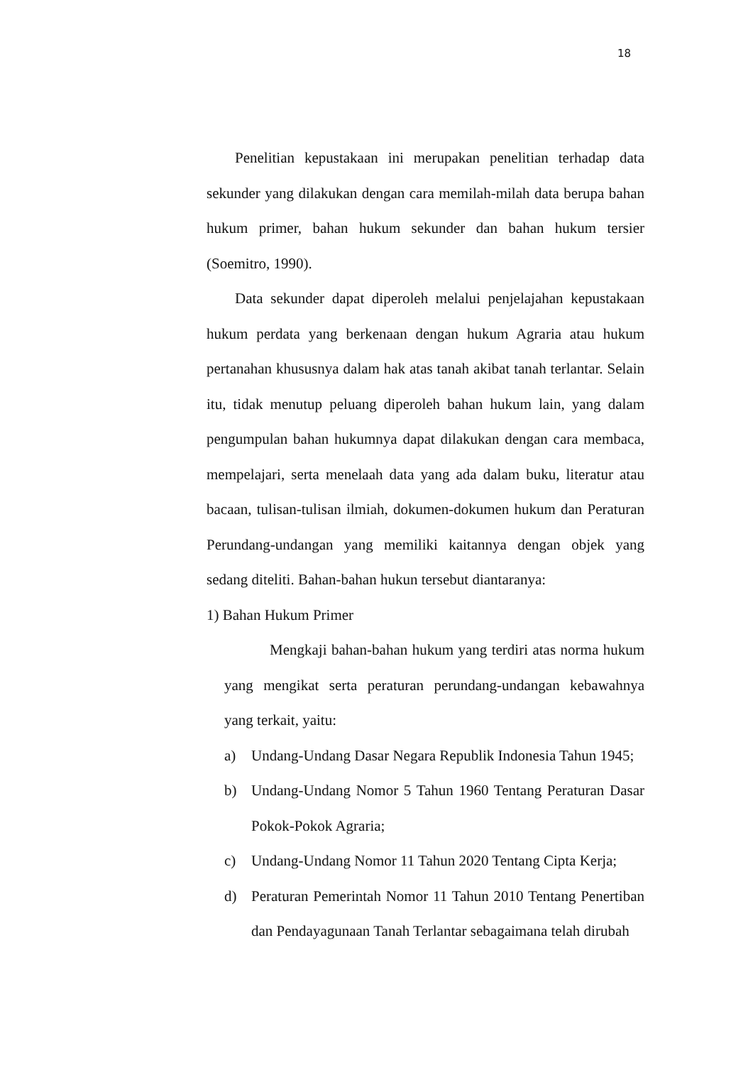18
Penelitian kepustakaan ini merupakan penelitian terhadap data sekunder yang dilakukan dengan cara memilah-milah data berupa bahan hukum primer, bahan hukum sekunder dan bahan hukum tersier (Soemitro, 1990).
Data sekunder dapat diperoleh melalui penjelajahan kepustakaan hukum perdata yang berkenaan dengan hukum Agraria atau hukum pertanahan khususnya dalam hak atas tanah akibat tanah terlantar. Selain itu, tidak menutup peluang diperoleh bahan hukum lain, yang dalam pengumpulan bahan hukumnya dapat dilakukan dengan cara membaca, mempelajari, serta menelaah data yang ada dalam buku, literatur atau bacaan, tulisan-tulisan ilmiah, dokumen-dokumen hukum dan Peraturan Perundang-undangan yang memiliki kaitannya dengan objek yang sedang diteliti. Bahan-bahan hukun tersebut diantaranya:
1) Bahan Hukum Primer
Mengkaji bahan-bahan hukum yang terdiri atas norma hukum yang mengikat serta peraturan perundang-undangan kebawahnya yang terkait, yaitu:
a) Undang-Undang Dasar Negara Republik Indonesia Tahun 1945;
b) Undang-Undang Nomor 5 Tahun 1960 Tentang Peraturan Dasar Pokok-Pokok Agraria;
c) Undang-Undang Nomor 11 Tahun 2020 Tentang Cipta Kerja;
d) Peraturan Pemerintah Nomor 11 Tahun 2010 Tentang Penertiban dan Pendayagunaan Tanah Terlantar sebagaimana telah dirubah